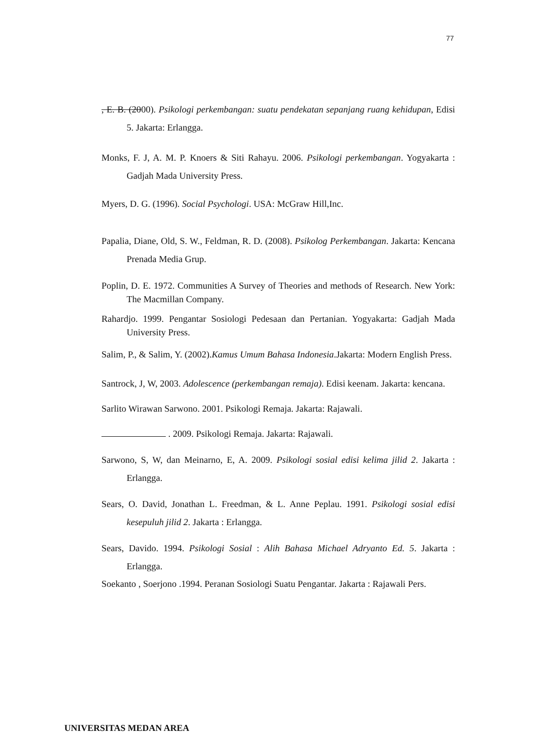77
, E. B. (2000). Psikologi perkembangan: suatu pendekatan sepanjang ruang kehidupan, Edisi 5. Jakarta: Erlangga.
Monks, F. J, A. M. P. Knoers & Siti Rahayu. 2006. Psikologi perkembangan. Yogyakarta : Gadjah Mada University Press.
Myers, D. G. (1996). Social Psychologi. USA: McGraw Hill,Inc.
Papalia, Diane, Old, S. W., Feldman, R. D. (2008). Psikolog Perkembangan. Jakarta: Kencana Prenada Media Grup.
Poplin, D. E. 1972. Communities A Survey of Theories and methods of Research. New York: The Macmillan Company.
Rahardjo. 1999. Pengantar Sosiologi Pedesaan dan Pertanian. Yogyakarta: Gadjah Mada University Press.
Salim, P., & Salim, Y. (2002).Kamus Umum Bahasa Indonesia.Jakarta: Modern English Press.
Santrock, J, W, 2003. Adolescence (perkembangan remaja). Edisi keenam. Jakarta: kencana.
Sarlito Wirawan Sarwono. 2001. Psikologi Remaja. Jakarta: Rajawali.
. 2009. Psikologi Remaja. Jakarta: Rajawali.
Sarwono, S, W, dan Meinarno, E, A. 2009. Psikologi sosial edisi kelima jilid 2. Jakarta : Erlangga.
Sears, O. David, Jonathan L. Freedman, & L. Anne Peplau. 1991. Psikologi sosial edisi kesepuluh jilid 2. Jakarta : Erlangga.
Sears, Davido. 1994. Psikologi Sosial : Alih Bahasa Michael Adryanto Ed. 5. Jakarta : Erlangga.
Soekanto , Soerjono .1994. Peranan Sosiologi Suatu Pengantar. Jakarta : Rajawali Pers.
UNIVERSITAS MEDAN AREA